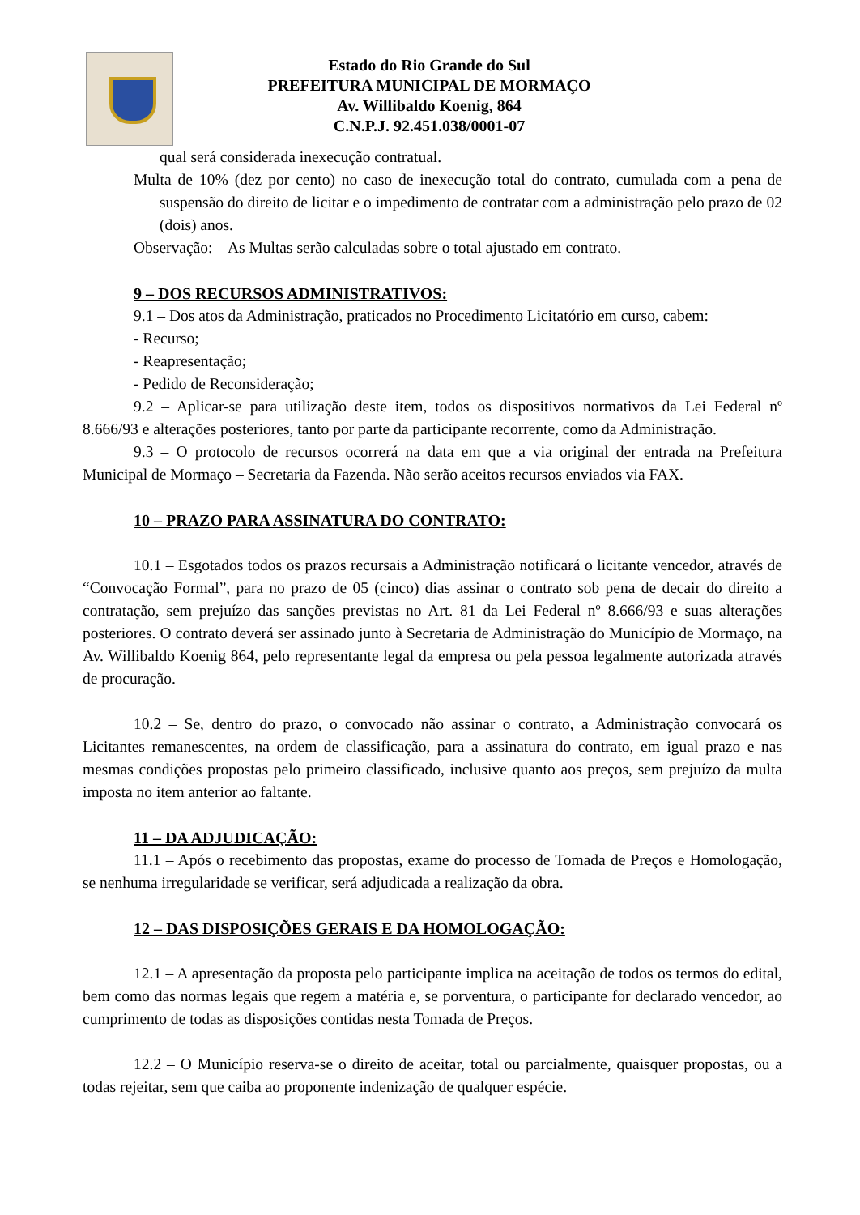Estado do Rio Grande do Sul
PREFEITURA MUNICIPAL DE MORMAÇO
Av. Willibaldo Koenig, 864
C.N.P.J. 92.451.038/0001-07
qual será considerada inexecução contratual.
Multa de 10% (dez por cento) no caso de inexecução total do contrato, cumulada com a pena de suspensão do direito de licitar e o impedimento de contratar com a administração pelo prazo de 02 (dois) anos.
Observação: As Multas serão calculadas sobre o total ajustado em contrato.
9 – DOS RECURSOS ADMINISTRATIVOS:
9.1 – Dos atos da Administração, praticados no Procedimento Licitatório em curso, cabem:
- Recurso;
- Reapresentação;
- Pedido de Reconsideração;
9.2 – Aplicar-se para utilização deste item, todos os dispositivos normativos da Lei Federal nº 8.666/93 e alterações posteriores, tanto por parte da participante recorrente, como da Administração.
9.3 – O protocolo de recursos ocorrerá na data em que a via original der entrada na Prefeitura Municipal de Mormaço – Secretaria da Fazenda. Não serão aceitos recursos enviados via FAX.
10 – PRAZO PARA ASSINATURA DO CONTRATO:
10.1 – Esgotados todos os prazos recursais a Administração notificará o licitante vencedor, através de “Convocação Formal”, para no prazo de 05 (cinco) dias assinar o contrato sob pena de decair do direito a contratação, sem prejuízo das sanções previstas no Art. 81 da Lei Federal nº 8.666/93 e suas alterações posteriores. O contrato deverá ser assinado junto à Secretaria de Administração do Município de Mormaço, na Av. Willibaldo Koenig 864, pelo representante legal da empresa ou pela pessoa legalmente autorizada através de procuração.
10.2 – Se, dentro do prazo, o convocado não assinar o contrato, a Administração convocará os Licitantes remanescentes, na ordem de classificação, para a assinatura do contrato, em igual prazo e nas mesmas condições propostas pelo primeiro classificado, inclusive quanto aos preços, sem prejuízo da multa imposta no item anterior ao faltante.
11 – DA ADJUDICAÇÃO:
11.1 – Após o recebimento das propostas, exame do processo de Tomada de Preços e Homologação, se nenhuma irregularidade se verificar, será adjudicada a realização da obra.
12 – DAS DISPOSIÇÕES GERAIS E DA HOMOLOGAÇÃO:
12.1 – A apresentação da proposta pelo participante implica na aceitação de todos os termos do edital, bem como das normas legais que regem a matéria e, se porventura, o participante for declarado vencedor, ao cumprimento de todas as disposições contidas nesta Tomada de Preços.
12.2 – O Município reserva-se o direito de aceitar, total ou parcialmente, quaisquer propostas, ou a todas rejeitar, sem que caiba ao proponente indenização de qualquer espécie.